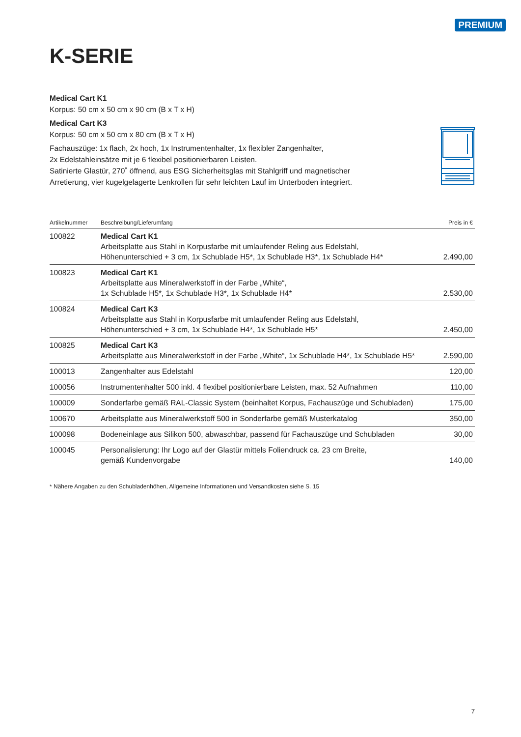PREMIUM
K-SERIE
Medical Cart K1
Korpus: 50 cm x 50 cm x 90 cm (B x T x H)
Medical Cart K3
Korpus: 50 cm x 50 cm x 80 cm (B x T x H)
Fachauszüge: 1x flach, 2x hoch, 1x Instrumentenhalter, 1x flexibler Zangenhalter,
2x Edelstahleinsätze mit je 6 flexibel positionierbaren Leisten.
Satinierte Glastür, 270˚ öffnend, aus ESG Sicherheitsglas mit Stahlgriff und magnetischer
Arretierung, vier kugelgelagerte Lenkrollen für sehr leichten Lauf im Unterboden integriert.
| Artikelnummer | Beschreibung/Lieferumfang | Preis in € |
| --- | --- | --- |
| 100822 | Medical Cart K1 Arbeitsplatte aus Stahl in Korpusfarbe mit umlaufender Reling aus Edelstahl, Höhenunterschied + 3 cm, 1x Schublade H5*, 1x Schublade H3*, 1x Schublade H4* | 2.490,00 |
| 100823 | Medical Cart K1 Arbeitsplatte aus Mineralwerkstoff in der Farbe „White“, 1x Schublade H5*, 1x Schublade H3*, 1x Schublade H4* | 2.530,00 |
| 100824 | Medical Cart K3 Arbeitsplatte aus Stahl in Korpusfarbe mit umlaufender Reling aus Edelstahl, Höhenunterschied + 3 cm, 1x Schublade H4*, 1x Schublade H5* | 2.450,00 |
| 100825 | Medical Cart K3 Arbeitsplatte aus Mineralwerkstoff in der Farbe „White“, 1x Schublade H4*, 1x Schublade H5* | 2.590,00 |
| 100013 | Zangenhalter aus Edelstahl | 120,00 |
| 100056 | Instrumentenhalter 500 inkl. 4 flexibel positionierbare Leisten, max. 52 Aufnahmen | 110,00 |
| 100009 | Sonderfarbe gemäß RAL-Classic System (beinhaltet Korpus, Fachauszüge und Schubladen) | 175,00 |
| 100670 | Arbeitsplatte aus Mineralwerkstoff 500 in Sonderfarbe gemäß Musterkatalog | 350,00 |
| 100098 | Bodeneinlage aus Silikon 500, abwaschbar, passend für Fachauszüge und Schubladen | 30,00 |
| 100045 | Personalisierung: Ihr Logo auf der Glastür mittels Foliendruck ca. 23 cm Breite, gemäß Kundenvorgabe | 140,00 |
* Nähere Angaben zu den Schubladenhöhen, Allgemeine Informationen und Versandkosten siehe S. 15
7